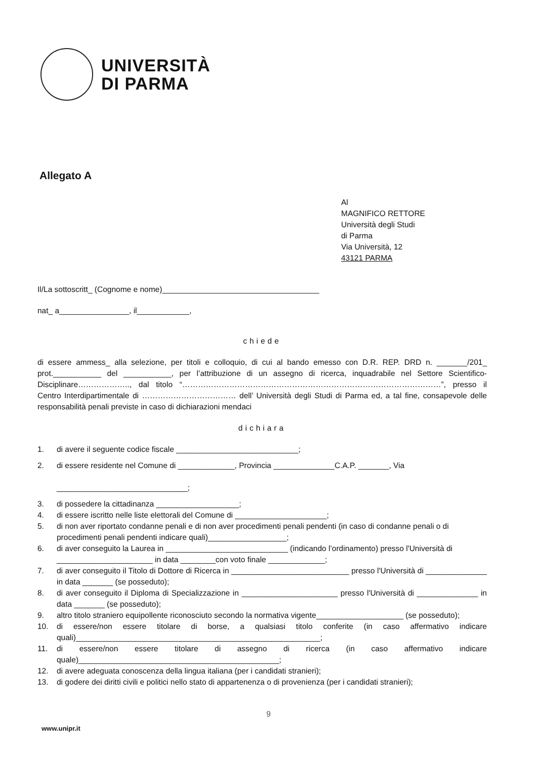UNIVERSITÀ
DI PARMA
Allegato A
Al
MAGNIFICO RETTORE
Università degli Studi
di Parma
Via Università, 12
43121 PARMA
Il/La sottoscritt_ (Cognome e nome)____________________________________
nat_ a________________, il____________,
chiede
di essere ammess_ alla selezione, per titoli e colloquio, di cui al bando emesso con D.R. REP. DRD n. _______/201_ prot.___________ del ___________, per l’attribuzione di un assegno di ricerca, inquadrabile nel Settore Scientifico-Disciplinare……………….., dal titolo “………………………………………………………………………………………”, presso il Centro Interdipartimentale di ……………………………… dell’ Università degli Studi di Parma ed, a tal fine, consapevole delle responsabilità penali previste in caso di dichiarazioni mendaci
dichiara
1. di avere il seguente codice fiscale ____________________________;
2. di essere residente nel Comune di _____________, Provincia ______________C.A.P. _______, Via
______________________________;
3. di possedere la cittadinanza ___________________;
4. di essere iscritto nelle liste elettorali del Comune di _____________________;
5. di non aver riportato condanne penali e di non aver procedimenti penali pendenti (in caso di condanne penali o di procedimenti penali pendenti indicare quali)__________________;
6. di aver conseguito la Laurea in ____________________________ (indicando l’ordinamento) presso l'Università di ______________________ in data ________con voto finale _____________;
7. di aver conseguito il Titolo di Dottore di Ricerca in ___________________________ presso l'Università di ______________ in data _______ (se posseduto);
8. di aver conseguito il Diploma di Specializzazione in ______________________ presso l'Università di ______________ in data _______ (se posseduto);
9. altro titolo straniero equipollente riconosciuto secondo la normativa vigente____________________ (se posseduto);
10. di essere/non essere titolare di borse, a qualsiasi titolo conferite (in caso affermativo indicare quali)________________________________________________________;
11. di essere/non essere titolare di assegno di ricerca (in caso affermativo indicare quale)______________________________________________;
12. di avere adeguata conoscenza della lingua italiana (per i candidati stranieri);
13. di godere dei diritti civili e politici nello stato di appartenenza o di provenienza (per i candidati stranieri);
9
www.unipr.it